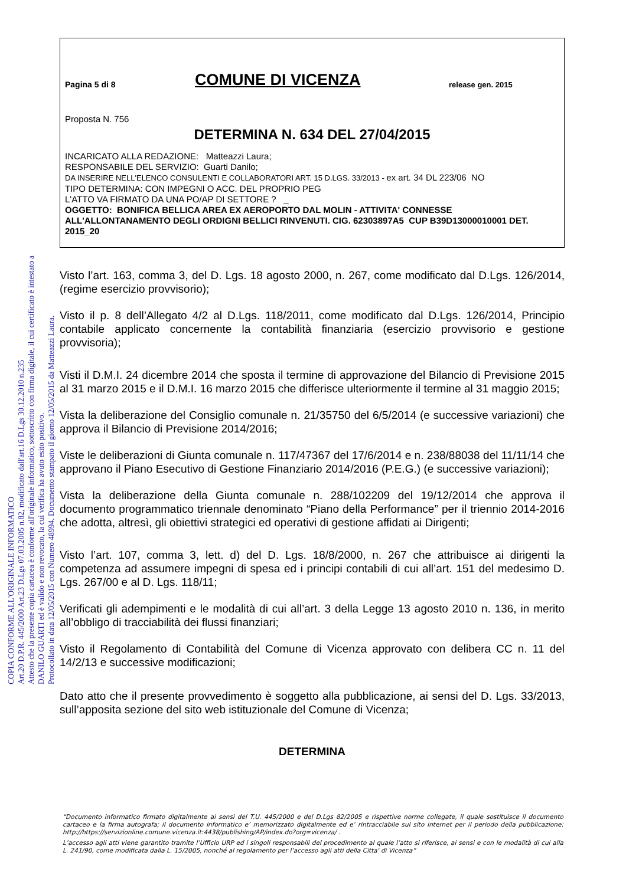COPIA CONFORME ALL'ORIGINALE INFORMATICO
Art.20 D.P.R. 445/2000 Art.23 D.Lgs 07.03.2005 n.82, modificato dall'art.16 D.Lgs 30.12.2010 n.235
Attesto che la presente copia cartacea è conforme all'originale informatico, sottoscritto con firma digitale, il cui certificato è intestato a
DANILO GUARTI ed è valido e non revocato, la cui verifica ha avuto esito positivo.
Protocollato in data 12/05/2015 con Numero 48994. Documento stampato il giorno 12/05/2015 da Matteazzi Laura.
Pagina 5 di 8 COMUNE DI VICENZA release gen. 2015
Proposta N. 756
DETERMINA N. 634 DEL 27/04/2015
INCARICATO ALLA REDAZIONE: Matteazzi Laura;
RESPONSABILE DEL SERVIZIO: Guarti Danilo;
DA INSERIRE NELL'ELENCO CONSULENTI E COLLABORATORI ART. 15 D.LGS. 33/2013 - ex art. 34 DL 223/06 NO
TIPO DETERMINA: CON IMPEGNI O ACC. DEL PROPRIO PEG
L'ATTO VA FIRMATO DA UNA PO/AP DI SETTORE ? _
OGGETTO: BONIFICA BELLICA AREA EX AEROPORTO DAL MOLIN - ATTIVITA' CONNESSE ALL'ALLONTANAMENTO DEGLI ORDIGNI BELLICI RINVENUTI. CIG. 62303897A5 CUP B39D13000010001 DET. 2015_20
Visto l’art. 163, comma 3, del D. Lgs. 18 agosto 2000, n. 267, come modificato dal D.Lgs. 126/2014, (regime esercizio provvisorio);
Visto il p. 8 dell’Allegato 4/2 al D.Lgs. 118/2011, come modificato dal D.Lgs. 126/2014, Principio contabile applicato concernente la contabilità finanziaria (esercizio provvisorio e gestione provvisoria);
Visti il D.M.I. 24 dicembre 2014 che sposta il termine di approvazione del Bilancio di Previsione 2015 al 31 marzo 2015 e il D.M.I. 16 marzo 2015 che differisce ulteriormente il termine al 31 maggio 2015;
Vista la deliberazione del Consiglio comunale n. 21/35750 del 6/5/2014 (e successive variazioni) che approva il Bilancio di Previsione 2014/2016;
Viste le deliberazioni di Giunta comunale n. 117/47367 del 17/6/2014 e n. 238/88038 del 11/11/14 che approvano il Piano Esecutivo di Gestione Finanziario 2014/2016 (P.E.G.) (e successive variazioni);
Vista la deliberazione della Giunta comunale n. 288/102209 del 19/12/2014 che approva il documento programmatico triennale denominato “Piano della Performance” per il triennio 2014-2016 che adotta, altresì, gli obiettivi strategici ed operativi di gestione affidati ai Dirigenti;
Visto l’art. 107, comma 3, lett. d) del D. Lgs. 18/8/2000, n. 267 che attribuisce ai dirigenti la competenza ad assumere impegni di spesa ed i principi contabili di cui all’art. 151 del medesimo D. Lgs. 267/00 e al D. Lgs. 118/11;
Verificati gli adempimenti e le modalità di cui all’art. 3 della Legge 13 agosto 2010 n. 136, in merito all’obbligo di tracciabilità dei flussi finanziari;
Visto il Regolamento di Contabilità del Comune di Vicenza approvato con delibera CC n. 11 del 14/2/13 e successive modificazioni;
Dato atto che il presente provvedimento è soggetto alla pubblicazione, ai sensi del D. Lgs. 33/2013, sull’apposita sezione del sito web istituzionale del Comune di Vicenza;
DETERMINA
“Documento informatico firmato digitalmente ai sensi del T.U. 445/2000 e del D.Lgs 82/2005 e rispettive norme collegate, il quale sostituisce il documento cartaceo e la firma autografa; il documento informatico e’ memorizzato digitalmente ed e’ rintracciabile sul sito internet per il periodo della pubblicazione: http://https://servizionline.comune.vicenza.it:4438/publishing/AP/index.do?org=vicenza/ .
L’accesso agli atti viene garantito tramite l’Ufficio URP ed i singoli responsabili del procedimento al quale l’atto si riferisce, ai sensi e con le modalità di cui alla L. 241/90, come modificata dalla L. 15/2005, nonché al regolamento per l’accesso agli atti della Citta' di Vicenza”